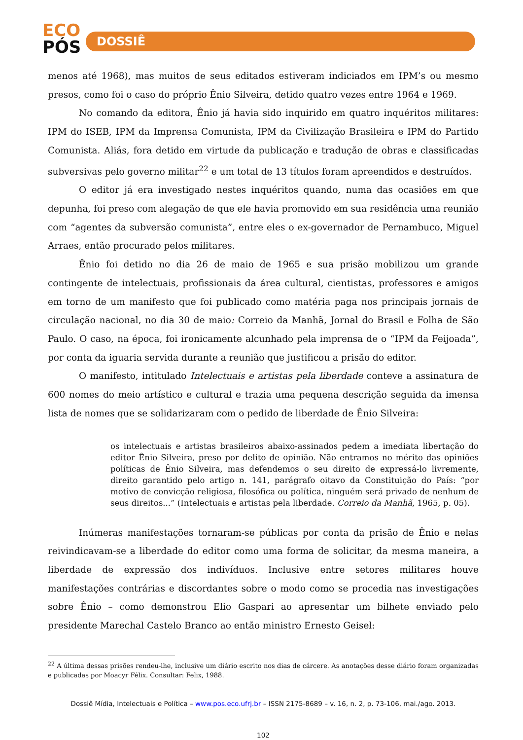ECO
PÓS
DOSSIÊ
menos até 1968), mas muitos de seus editados estiveram indiciados em IPM’s ou mesmo presos, como foi o caso do próprio Ênio Silveira, detido quatro vezes entre 1964 e 1969.
No comando da editora, Ênio já havia sido inquirido em quatro inquéritos militares: IPM do ISEB, IPM da Imprensa Comunista, IPM da Civilização Brasileira e IPM do Partido Comunista. Aliás, fora detido em virtude da publicação e tradução de obras e classificadas subversivas pelo governo militar<sup>22</sup> e um total de 13 títulos foram apreendidos e destruídos.
O editor já era investigado nestes inquéritos quando, numa das ocasiões em que depunha, foi preso com alegação de que ele havia promovido em sua residência uma reunião com “agentes da subversão comunista”, entre eles o ex-governador de Pernambuco, Miguel Arraes, então procurado pelos militares.
Ênio foi detido no dia 26 de maio de 1965 e sua prisão mobilizou um grande contingente de intelectuais, profissionais da área cultural, cientistas, professores e amigos em torno de um manifesto que foi publicado como matéria paga nos principais jornais de circulação nacional, no dia 30 de maio: Correio da Manhã, Jornal do Brasil e Folha de São Paulo. O caso, na época, foi ironicamente alcunhado pela imprensa de o “IPM da Feijoada”, por conta da iguaria servida durante a reunião que justificou a prisão do editor.
O manifesto, intitulado Intelectuais e artistas pela liberdade conteve a assinatura de 600 nomes do meio artístico e cultural e trazia uma pequena descrição seguida da imensa lista de nomes que se solidarizaram com o pedido de liberdade de Ênio Silveira:
os intelectuais e artistas brasileiros abaixo-assinados pedem a imediata libertação do editor Ênio Silveira, preso por delito de opinião. Não entramos no mérito das opiniões políticas de Ênio Silveira, mas defendemos o seu direito de expressá-lo livremente, direito garantido pelo artigo n. 141, parágrafo oitavo da Constituição do País: “por motivo de convicção religiosa, filosófica ou política, ninguém será privado de nenhum de seus direitos...” (Intelectuais e artistas pela liberdade. Correio da Manhã, 1965, p. 05).
Inúmeras manifestações tornaram-se públicas por conta da prisão de Ênio e nelas reivindicavam-se a liberdade do editor como uma forma de solicitar, da mesma maneira, a liberdade de expressão dos indivíduos. Inclusive entre setores militares houve manifestações contrárias e discordantes sobre o modo como se procedia nas investigações sobre Ênio – como demonstrou Elio Gaspari ao apresentar um bilhete enviado pelo presidente Marechal Castelo Branco ao então ministro Ernesto Geisel:
<sup>22</sup> A última dessas prisões rendeu-lhe, inclusive um diário escrito nos dias de cárcere. As anotações desse diário foram organizadas e publicadas por Moacyr Félix. Consultar: Felix, 1988.
Dossiê Mídia, Intelectuais e Política – www.pos.eco.ufrj.br – ISSN 2175-8689 – v. 16, n. 2, p. 73-106, mai./ago. 2013.
102